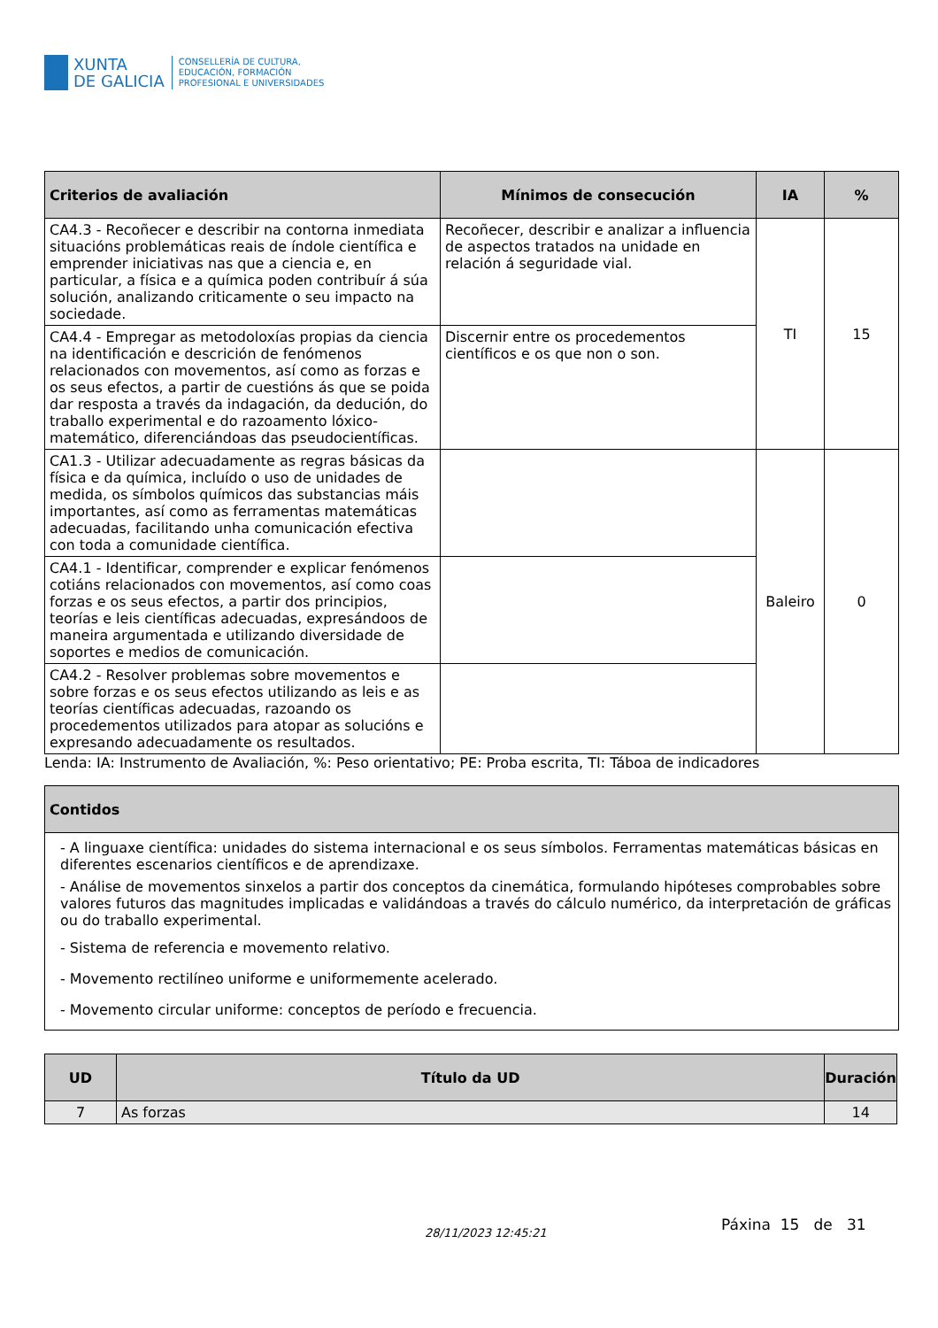XUNTA
DE GALICIA
CONSELLERÍA DE CULTURA,
EDUCACIÓN, FORMACIÓN
PROFESIONAL E UNIVERSIDADES
| Criterios de avaliación | Mínimos de consecución | IA | % |
| --- | --- | --- | --- |
| CA4.3 - Recoñecer e describir na contorna inmediata situacións problemáticas reais de índole científica e emprender iniciativas nas que a ciencia e, en particular, a física e a química poden contribuír á súa solución, analizando criticamente o seu impacto na sociedade. | Recoñecer, describir e analizar a influencia de aspectos tratados na unidade en relación á seguridade vial. | TI | 15 |
| CA4.4 - Empregar as metodoloxías propias da ciencia na identificación e descrición de fenómenos relacionados con movementos, así como as forzas e os seus efectos, a partir de cuestións ás que se poida dar resposta a través da indagación, da dedución, do traballo experimental e do razoamento lóxico-matemático, diferenciándoas das pseudocientíficas. | Discernir entre os procedementos científicos e os que non o son. | | |
| CA1.3 - Utilizar adecuadamente as regras básicas da física e da química, incluído o uso de unidades de medida, os símbolos químicos das substancias máis importantes, así como as ferramentas matemáticas adecuadas, facilitando unha comunicación efectiva con toda a comunidade científica. | | Baleiro | 0 |
| CA4.1 - Identificar, comprender e explicar fenómenos cotiáns relacionados con movementos, así como coas forzas e os seus efectos, a partir dos principios, teorías e leis científicas adecuadas, expresándoos de maneira argumentada e utilizando diversidade de soportes e medios de comunicación. | | | |
| CA4.2 - Resolver problemas sobre movementos e sobre forzas e os seus efectos utilizando as leis e as teorías científicas adecuadas, razoando os procedementos utilizados para atopar as solucións e expresando adecuadamente os resultados. | | | |
Lenda: IA: Instrumento de Avaliación, %: Peso orientativo; PE: Proba escrita, TI: Táboa de indicadores
| Contidos |
| --- |
| - A linguaxe científica: unidades do sistema internacional e os seus símbolos. Ferramentas matemáticas básicas en diferentes escenarios científicos e de aprendizaxe. - Análise de movementos sinxelos a partir dos conceptos da cinemática, formulando hipóteses comprobables sobre valores futuros das magnitudes implicadas e validándoas a través do cálculo numérico, da interpretación de gráficas ou do traballo experimental. - Sistema de referencia e movemento relativo. - Movemento rectilíneo uniforme e uniformemente acelerado. - Movemento circular uniforme: conceptos de período e frecuencia. |
| UD | Título da UD | Duración |
| --- | --- | --- |
| 7 | As forzas | 14 |
28/11/2023 12:45:21 Páxina 15 de 31